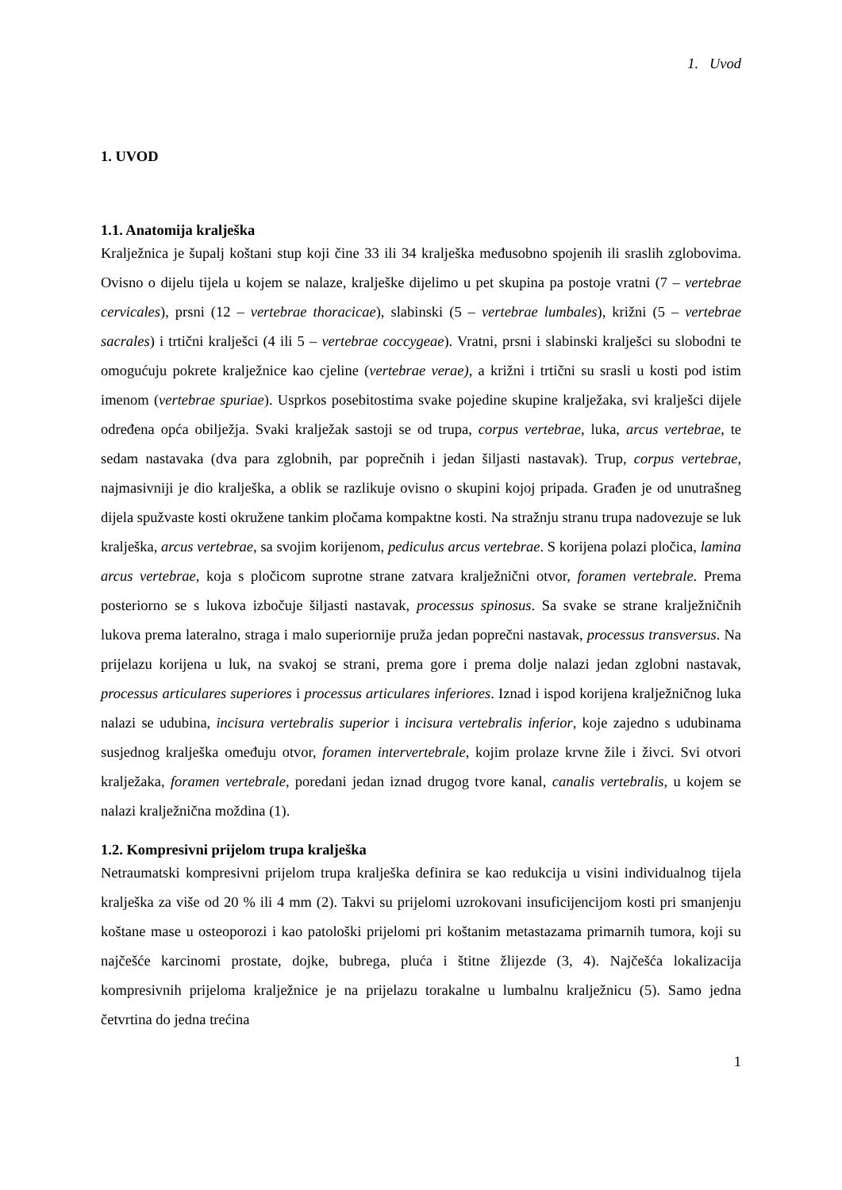1. Uvod
1. UVOD
1.1. Anatomija kralješka
Kralježnica je šupalj koštani stup koji čine 33 ili 34 kralješka međusobno spojenih ili sraslih zglobovima. Ovisno o dijelu tijela u kojem se nalaze, kralješke dijelimo u pet skupina pa postoje vratni (7 – vertebrae cervicales), prsni (12 – vertebrae thoracicae), slabinski (5 – vertebrae lumbales), križni (5 – vertebrae sacrales) i trtični kralješci (4 ili 5 – vertebrae coccygeae). Vratni, prsni i slabinski kralješci su slobodni te omogućuju pokrete kralježnice kao cjeline (vertebrae verae), a križni i trtični su srasli u kosti pod istim imenom (vertebrae spuriae). Usprkos posebitostima svake pojedine skupine kralježaka, svi kralješci dijele određena opća obilježja. Svaki kralježak sastoji se od trupa, corpus vertebrae, luka, arcus vertebrae, te sedam nastavaka (dva para zglobnih, par poprečnih i jedan šiljasti nastavak). Trup, corpus vertebrae, najmasivniji je dio kralješka, a oblik se razlikuje ovisno o skupini kojoj pripada. Građen je od unutrašneg dijela spužvaste kosti okružene tankim pločama kompaktne kosti. Na stražnju stranu trupa nadovezuje se luk kralješka, arcus vertebrae, sa svojim korijenom, pediculus arcus vertebrae. S korijena polazi pločica, lamina arcus vertebrae, koja s pločicom suprotne strane zatvara kralježnični otvor, foramen vertebrale. Prema posteriorno se s lukova izbočuje šiljasti nastavak, processus spinosus. Sa svake se strane kralježničnih lukova prema lateralno, straga i malo superiornije pruža jedan poprečni nastavak, processus transversus. Na prijelazu korijena u luk, na svakoj se strani, prema gore i prema dolje nalazi jedan zglobni nastavak, processus articulares superiores i processus articulares inferiores. Iznad i ispod korijena kralježničnog luka nalazi se udubina, incisura vertebralis superior i incisura vertebralis inferior, koje zajedno s udubinama susjednog kralješka omeđuju otvor, foramen intervertebrale, kojim prolaze krvne žile i živci. Svi otvori kralježaka, foramen vertebrale, poredani jedan iznad drugog tvore kanal, canalis vertebralis, u kojem se nalazi kralježnična moždina (1).
1.2. Kompresivni prijelom trupa kralješka
Netraumatski kompresivni prijelom trupa kralješka definira se kao redukcija u visini individualnog tijela kralješka za više od 20 % ili 4 mm (2). Takvi su prijelomi uzrokovani insuficijencijom kosti pri smanjenju koštane mase u osteoporozi i kao patološki prijelomi pri koštanim metastazama primarnih tumora, koji su najčešće karcinomi prostate, dojke, bubrega, pluća i štitne žlijezde (3, 4). Najčešća lokalizacija kompresivnih prijeloma kralježnice je na prijelazu torakalne u lumbalnu kralježnicu (5). Samo jedna četvrtina do jedna trećina
1